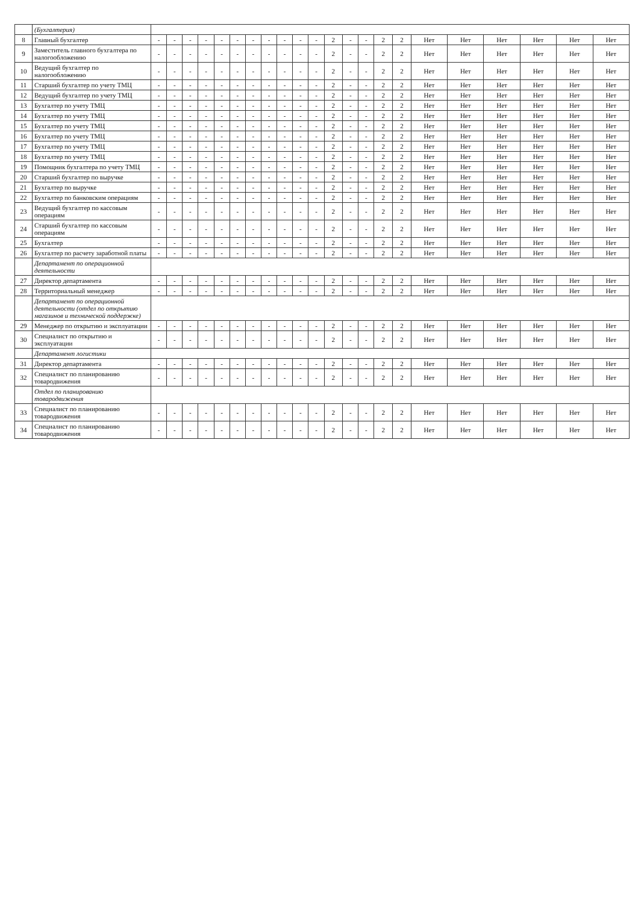| | (Бухгалтерия) | | | | | | | | | | | | | | | | | | | | | | |
| 8 | Главный бухгалтер | - | - | - | - | - | - | - | - | - | - | - | 2 | - | - | 2 | 2 | Нет | Нет | Нет | Нет | Нет | Нет |
| 9 | Заместитель главного бухгалтера по налогообложению | - | - | - | - | - | - | - | - | - | - | - | 2 | - | - | 2 | 2 | Нет | Нет | Нет | Нет | Нет | Нет |
| 10 | Ведущий бухгалтер по налогообложению | - | - | - | - | - | - | - | - | - | - | - | 2 | - | - | 2 | 2 | Нет | Нет | Нет | Нет | Нет | Нет |
| 11 | Старший бухгалтер по учету ТМЦ | - | - | - | - | - | - | - | - | - | - | - | 2 | - | - | 2 | 2 | Нет | Нет | Нет | Нет | Нет | Нет |
| 12 | Ведущий бухгалтер по учету ТМЦ | - | - | - | - | - | - | - | - | - | - | - | 2 | - | - | 2 | 2 | Нет | Нет | Нет | Нет | Нет | Нет |
| 13 | Бухгалтер по учету ТМЦ | - | - | - | - | - | - | - | - | - | - | - | 2 | - | - | 2 | 2 | Нет | Нет | Нет | Нет | Нет | Нет |
| 14 | Бухгалтер по учету ТМЦ | - | - | - | - | - | - | - | - | - | - | - | 2 | - | - | 2 | 2 | Нет | Нет | Нет | Нет | Нет | Нет |
| 15 | Бухгалтер по учету ТМЦ | - | - | - | - | - | - | - | - | - | - | - | 2 | - | - | 2 | 2 | Нет | Нет | Нет | Нет | Нет | Нет |
| 16 | Бухгалтер по учету ТМЦ | - | - | - | - | - | - | - | - | - | - | - | 2 | - | - | 2 | 2 | Нет | Нет | Нет | Нет | Нет | Нет |
| 17 | Бухгалтер по учету ТМЦ | - | - | - | - | - | - | - | - | - | - | - | 2 | - | - | 2 | 2 | Нет | Нет | Нет | Нет | Нет | Нет |
| 18 | Бухгалтер по учету ТМЦ | - | - | - | - | - | - | - | - | - | - | - | 2 | - | - | 2 | 2 | Нет | Нет | Нет | Нет | Нет | Нет |
| 19 | Помощник бухгалтера по учету ТМЦ | - | - | - | - | - | - | - | - | - | - | - | 2 | - | - | 2 | 2 | Нет | Нет | Нет | Нет | Нет | Нет |
| 20 | Старший бухгалтер по выручке | - | - | - | - | - | - | - | - | - | - | - | 2 | - | - | 2 | 2 | Нет | Нет | Нет | Нет | Нет | Нет |
| 21 | Бухгалтер по выручке | - | - | - | - | - | - | - | - | - | - | - | 2 | - | - | 2 | 2 | Нет | Нет | Нет | Нет | Нет | Нет |
| 22 | Бухгалтер по банковским операциям | - | - | - | - | - | - | - | - | - | - | - | 2 | - | - | 2 | 2 | Нет | Нет | Нет | Нет | Нет | Нет |
| 23 | Ведущий бухгалтер по кассовым операциям | - | - | - | - | - | - | - | - | - | - | - | 2 | - | - | 2 | 2 | Нет | Нет | Нет | Нет | Нет | Нет |
| 24 | Старший бухгалтер по кассовым операциям | - | - | - | - | - | - | - | - | - | - | - | 2 | - | - | 2 | 2 | Нет | Нет | Нет | Нет | Нет | Нет |
| 25 | Бухгалтер | - | - | - | - | - | - | - | - | - | - | - | 2 | - | - | 2 | 2 | Нет | Нет | Нет | Нет | Нет | Нет |
| 26 | Бухгалтер по расчету заработной платы | - | - | - | - | - | - | - | - | - | - | - | 2 | - | - | 2 | 2 | Нет | Нет | Нет | Нет | Нет | Нет |
| | Департамент по операционной деятельности | | | | | | | | | | | | | | | | | | | | | | |
| 27 | Директор департамента | - | - | - | - | - | - | - | - | - | - | - | 2 | - | - | 2 | 2 | Нет | Нет | Нет | Нет | Нет | Нет |
| 28 | Территориальный менеджер | - | - | - | - | - | - | - | - | - | - | - | 2 | - | - | 2 | 2 | Нет | Нет | Нет | Нет | Нет | Нет |
| | Департамент по операционной деятельности (отдел по открытию магазинов и технической поддержке) | | | | | | | | | | | | | | | | | | | | | | |
| 29 | Менеджер по открытию и эксплуатации | - | - | - | - | - | - | - | - | - | - | - | 2 | - | - | 2 | 2 | Нет | Нет | Нет | Нет | Нет | Нет |
| 30 | Специалист по открытию и эксплуатации | - | - | - | - | - | - | - | - | - | - | - | 2 | - | - | 2 | 2 | Нет | Нет | Нет | Нет | Нет | Нет |
| | Департамент логистики | | | | | | | | | | | | | | | | | | | | | | |
| 31 | Директор департамента | - | - | - | - | - | - | - | - | - | - | - | 2 | - | - | 2 | 2 | Нет | Нет | Нет | Нет | Нет | Нет |
| 32 | Специалист по планированию товародвижения | - | - | - | - | - | - | - | - | - | - | - | 2 | - | - | 2 | 2 | Нет | Нет | Нет | Нет | Нет | Нет |
| | Отдел по планированию товародвижения | | | | | | | | | | | | | | | | | | | | | | |
| 33 | Специалист по планированию товародвижения | - | - | - | - | - | - | - | - | - | - | - | 2 | - | - | 2 | 2 | Нет | Нет | Нет | Нет | Нет | Нет |
| 34 | Специалист по планированию товародвижения | - | - | - | - | - | - | - | - | - | - | - | 2 | - | - | 2 | 2 | Нет | Нет | Нет | Нет | Нет | Нет |